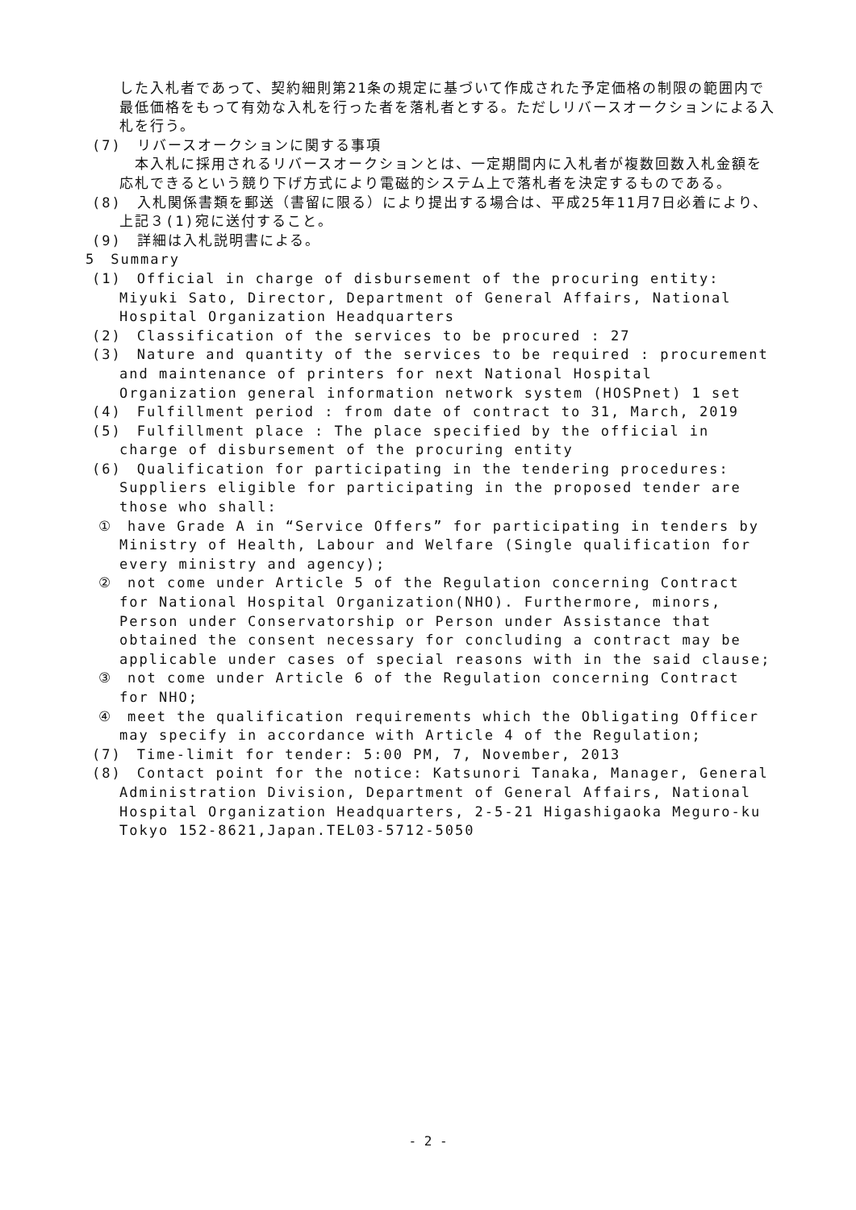した入札者であって、契約細則第21条の規定に基づいて作成された予定価格の制限の範囲内で最低価格をもって有効な入札を行った者を落札者とする。ただしリバースオークションによる入札を行う。
(7)　リバースオークションに関する事項
　本入札に採用されるリバースオークションとは、一定期間内に入札者が複数回数入札金額を応札できるという競り下げ方式により電磁的システム上で落札者を決定するものである。
(8)　入札関係書類を郵送（書留に限る）により提出する場合は、平成25年11月7日必着により、上記３(1)宛に送付すること。
(9)　詳細は入札説明書による。
5　Summary
(1)　Official in charge of disbursement of the procuring entity: Miyuki Sato, Director, Department of General Affairs, National Hospital Organization Headquarters
(2)　Classification of the services to be procured : 27
(3)　Nature and quantity of the services to be required : procurement and maintenance of printers for next National Hospital Organization general information network system (HOSPnet) 1 set
(4)　Fulfillment period : from date of contract to 31, March, 2019
(5)　Fulfillment place : The place specified by the official in charge of disbursement of the procuring entity
(6)　Qualification for participating in the tendering procedures: Suppliers eligible for participating in the proposed tender are those who shall:
①　have Grade A in “Service Offers” for participating in tenders by Ministry of Health, Labour and Welfare (Single qualification for every ministry and agency);
②　not come under Article 5 of the Regulation concerning Contract for National Hospital Organization(NHO). Furthermore, minors, Person under Conservatorship or Person under Assistance that obtained the consent necessary for concluding a contract may be applicable under cases of special reasons with in the said clause;
③　not come under Article 6 of the Regulation concerning Contract for NHO;
④　meet the qualification requirements which the Obligating Officer may specify in accordance with Article 4 of the Regulation;
(7)　Time-limit for tender: 5:00 PM, 7, November, 2013
(8)　Contact point for the notice: Katsunori Tanaka, Manager, General Administration Division, Department of General Affairs, National Hospital Organization Headquarters, 2-5-21 Higashigaoka Meguro-ku Tokyo 152-8621,Japan.TEL03-5712-5050
- 2 -